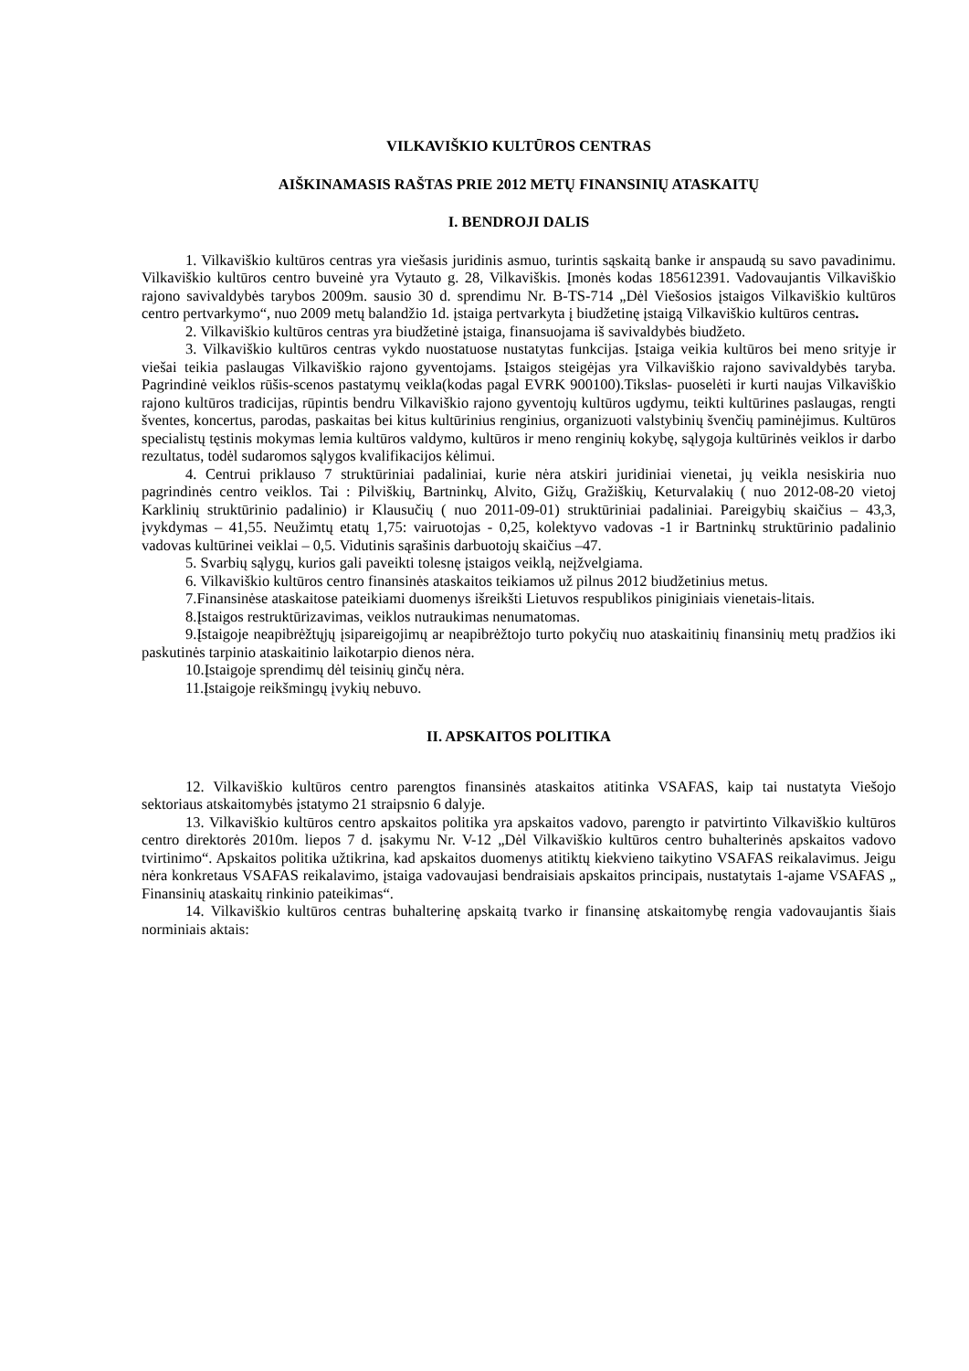VILKAVIŠKIO KULTŪROS CENTRAS
AIŠKINAMASIS RAŠTAS PRIE 2012 METŲ FINANSINIŲ ATASKAITŲ
I. BENDROJI DALIS
1. Vilkaviškio kultūros centras yra viešasis juridinis asmuo, turintis sąskaitą banke ir anspaudą su savo pavadinimu. Vilkaviškio kultūros centro buveinė yra Vytauto g. 28, Vilkaviškis. Įmonės kodas 185612391. Vadovaujantis Vilkaviškio rajono savivaldybės tarybos 2009m. sausio 30 d. sprendimu Nr. B-TS-714 „Dėl Viešosios įstaigos Vilkaviškio kultūros centro pertvarkymo“, nuo 2009 metų balandžio 1d. įstaiga pertvarkyta į biudžetinę įstaigą Vilkaviškio kultūros centras.
2. Vilkaviškio kultūros centras yra biudžetinė įstaiga, finansuojama iš savivaldybės biudžeto.
3. Vilkaviškio kultūros centras vykdo nuostatuose nustatytas funkcijas. Įstaiga veikia kultūros bei meno srityje ir viešai teikia paslaugas Vilkaviškio rajono gyventojams. Įstaigos steigėjas yra Vilkaviškio rajono savivaldybės taryba. Pagrindinė veiklos rūšis-scenos pastatymų veikla(kodas pagal EVRK 900100).Tikslas- puoselėti ir kurti naujas Vilkaviškio rajono kultūros tradicijas, rūpintis bendru Vilkaviškio rajono gyventojų kultūros ugdymu, teikti kultūrines paslaugas, rengti šventes, koncertus, parodas, paskaitas bei kitus kultūrinius renginius, organizuoti valstybinių švenčių paminėjimus. Kultūros specialistų tęstinis mokymas lemia kultūros valdymo, kultūros ir meno renginių kokybę, sąlygoja kultūrinės veiklos ir darbo rezultatus, todėl sudaromos sąlygos kvalifikacijos kėlimui.
4. Centrui priklauso 7 struktūriniai padaliniai, kurie nėra atskiri juridiniai vienetai, jų veikla nesiskiria nuo pagrindinės centro veiklos. Tai : Pilviškių, Bartninkų, Alvito, Gižų, Gražiškių, Keturvalakių ( nuo 2012-08-20 vietoj Karklinių struktūrinio padalinio) ir Klausučių ( nuo 2011-09-01) struktūriniai padaliniai. Pareigybių skaičius – 43,3, įvykdymas – 41,55. Neužimtų etatų 1,75: vairuotojas - 0,25, kolektyvo vadovas -1 ir Bartninkų struktūrinio padalinio vadovas kultūrinei veiklai – 0,5. Vidutinis sąrašinis darbuotojų skaičius –47.
5. Svarbių sąlygų, kurios gali paveikti tolesnę įstaigos veiklą, neįžvelgiama.
6. Vilkaviškio kultūros centro finansinės ataskaitos teikiamos už pilnus 2012 biudžetinius metus.
7.Finansinėse ataskaitose pateikiami duomenys išreikšti Lietuvos respublikos piniginiais vienetais-litais.
8.Įstaigos restruktūrizavimas, veiklos nutraukimas nenumatomas.
9.Įstaigoje neapibrėžtųjų įsipareigojimų ar neapibrėžtojo turto pokyčių nuo ataskaitinių finansinių metų pradžios iki paskutinės tarpinio ataskaitinio laikotarpio dienos nėra.
10.Įstaigoje sprendimų dėl teisinių ginčų nėra.
11.Įstaigoje reikšmingų įvykių nebuvo.
II. APSKAITOS POLITIKA
12. Vilkaviškio kultūros centro parengtos finansinės ataskaitos atitinka VSAFAS, kaip tai nustatyta Viešojo sektoriaus atskaitomybės įstatymo 21 straipsnio 6 dalyje.
13. Vilkaviškio kultūros centro apskaitos politika yra apskaitos vadovo, parengto ir patvirtinto Vilkaviškio kultūros centro direktorės 2010m. liepos 7 d. įsakymu Nr. V-12 „Dėl Vilkaviškio kultūros centro buhalterinės apskaitos vadovo tvirtinimo“. Apskaitos politika užtikrina, kad apskaitos duomenys atitiktų kiekvieno taikytino VSAFAS reikalavimus. Jeigu nėra konkretaus VSAFAS reikalavimo, įstaiga vadovaujasi bendraisiais apskaitos principais, nustatytais 1-ajame VSAFAS „ Finansinių ataskaitų rinkinio pateikimas“.
14. Vilkaviškio kultūros centras buhalterinę apskaitą tvarko ir finansinę atskaitomybę rengia vadovaujantis šiais norminiais aktais: